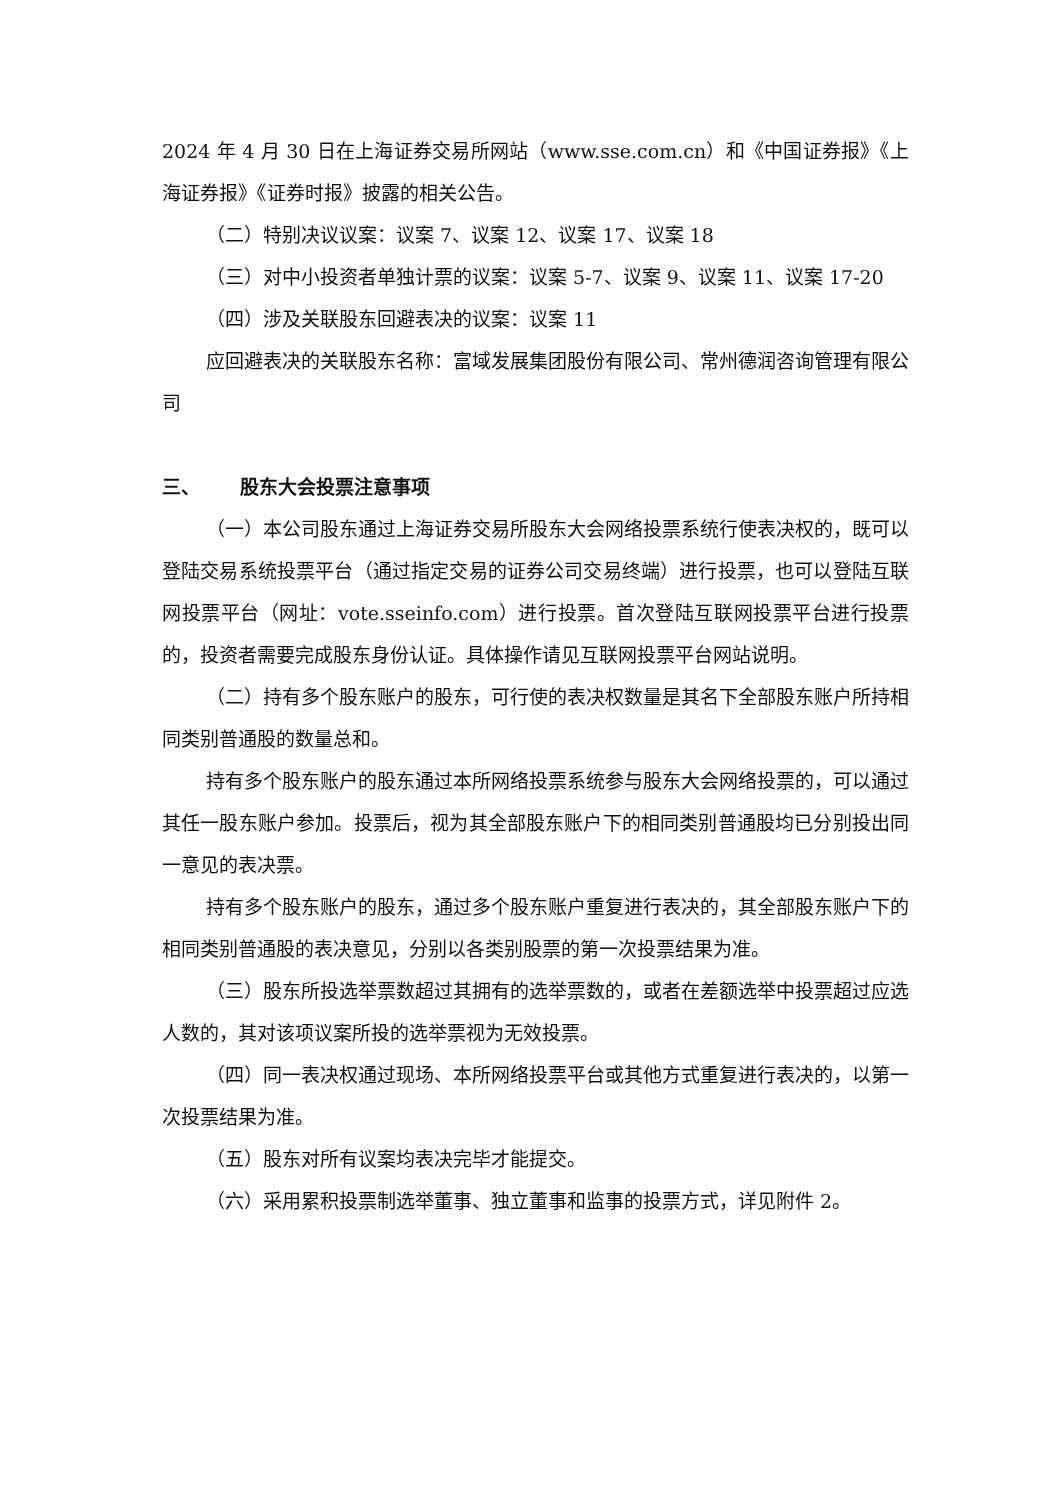2024 年 4 月 30 日在上海证券交易所网站（www.sse.com.cn）和《中国证券报》《上海证券报》《证券时报》披露的相关公告。
（二）特别决议议案：议案 7、议案 12、议案 17、议案 18
（三）对中小投资者单独计票的议案：议案 5-7、议案 9、议案 11、议案 17-20
（四）涉及关联股东回避表决的议案：议案 11
应回避表决的关联股东名称：富域发展集团股份有限公司、常州德润咨询管理有限公司
三、 股东大会投票注意事项
（一）本公司股东通过上海证券交易所股东大会网络投票系统行使表决权的，既可以登陆交易系统投票平台（通过指定交易的证券公司交易终端）进行投票，也可以登陆互联网投票平台（网址：vote.sseinfo.com）进行投票。首次登陆互联网投票平台进行投票的，投资者需要完成股东身份认证。具体操作请见互联网投票平台网站说明。
（二）持有多个股东账户的股东，可行使的表决权数量是其名下全部股东账户所持相同类别普通股的数量总和。
持有多个股东账户的股东通过本所网络投票系统参与股东大会网络投票的，可以通过其任一股东账户参加。投票后，视为其全部股东账户下的相同类别普通股均已分别投出同一意见的表决票。
持有多个股东账户的股东，通过多个股东账户重复进行表决的，其全部股东账户下的相同类别普通股的表决意见，分别以各类别股票的第一次投票结果为准。
（三）股东所投选举票数超过其拥有的选举票数的，或者在差额选举中投票超过应选人数的，其对该项议案所投的选举票视为无效投票。
（四）同一表决权通过现场、本所网络投票平台或其他方式重复进行表决的，以第一次投票结果为准。
（五）股东对所有议案均表决完毕才能提交。
（六）采用累积投票制选举董事、独立董事和监事的投票方式，详见附件 2。